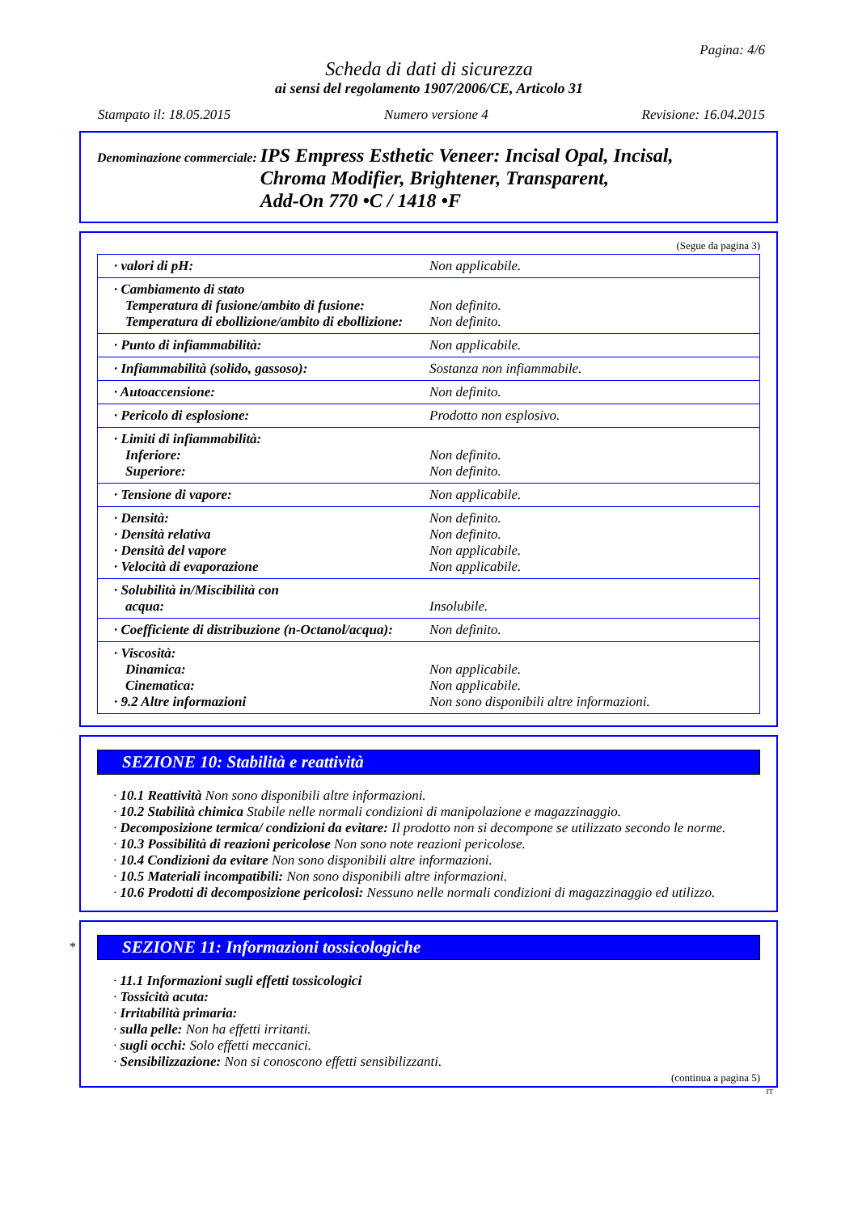Pagina: 4/6
Scheda di dati di sicurezza
ai sensi del regolamento 1907/2006/CE, Articolo 31
Stampato il: 18.05.2015 Numero versione 4 Revisione: 16.04.2015
Denominazione commerciale:
IPS Empress Esthetic Veneer: Incisal Opal, Incisal,
Chroma Modifier, Brightener, Transparent,
Add-On 770 •C / 1418 •F
(Segue da pagina 3)
| · valori di pH: | Non applicabile. |
| · Cambiamento di stato Temperatura di fusione/ambito di fusione: Temperatura di ebollizione/ambito di ebollizione: | Non definito. Non definito. |
| · Punto di infiammabilità: | Non applicabile. |
| · Infiammabilità (solido, gassoso): | Sostanza non infiammabile. |
| · Autoaccensione: | Non definito. |
| · Pericolo di esplosione: | Prodotto non esplosivo. |
| · Limiti di infiammabilità: Inferiore: Superiore: | Non definito. Non definito. |
| · Tensione di vapore: | Non applicabile. |
| · Densità: · Densità relativa · Densità del vapore · Velocità di evaporazione | Non definito. Non definito. Non applicabile. Non applicabile. |
| · Solubilità in/Miscibilità con acqua: | Insolubile. |
| · Coefficiente di distribuzione (n-Octanol/acqua): | Non definito. |
| · Viscosità: Dinamica: Cinematica: · 9.2 Altre informazioni | Non applicabile. Non applicabile. Non sono disponibili altre informazioni. |
SEZIONE 10: Stabilità e reattività
· 10.1 Reattività Non sono disponibili altre informazioni.
· 10.2 Stabilità chimica Stabile nelle normali condizioni di manipolazione e magazzinaggio.
· Decomposizione termica/ condizioni da evitare: Il prodotto non si decompone se utilizzato secondo le norme.
· 10.3 Possibilità di reazioni pericolose Non sono note reazioni pericolose.
· 10.4 Condizioni da evitare Non sono disponibili altre informazioni.
· 10.5 Materiali incompatibili: Non sono disponibili altre informazioni.
· 10.6 Prodotti di decomposizione pericolosi: Nessuno nelle normali condizioni di magazzinaggio ed utilizzo.
*
SEZIONE 11: Informazioni tossicologiche
· 11.1 Informazioni sugli effetti tossicologici
· Tossicità acuta:
· Irritabilità primaria:
· sulla pelle: Non ha effetti irritanti.
· sugli occhi: Solo effetti meccanici.
· Sensibilizzazione: Non si conoscono effetti sensibilizzanti.
(continua a pagina 5)
IT